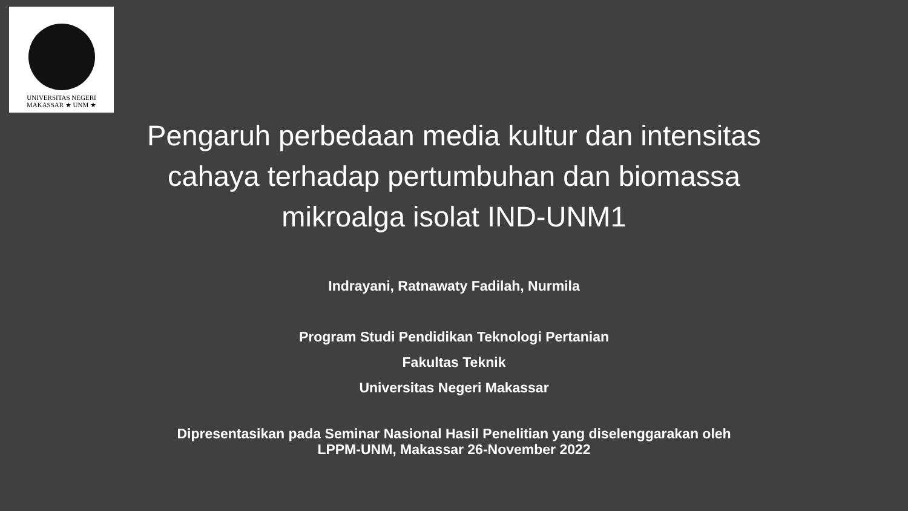UNIVERSITAS NEGERI MAKASSAR ★ UNM ★
Pengaruh perbedaan media kultur dan intensitas cahaya terhadap pertumbuhan dan biomassa mikroalga isolat IND-UNM1
Indrayani, Ratnawaty Fadilah, Nurmila
Program Studi Pendidikan Teknologi Pertanian
Fakultas Teknik
Universitas Negeri Makassar
Dipresentasikan pada Seminar Nasional Hasil Penelitian yang diselenggarakan oleh
LPPM-UNM, Makassar 26-November 2022